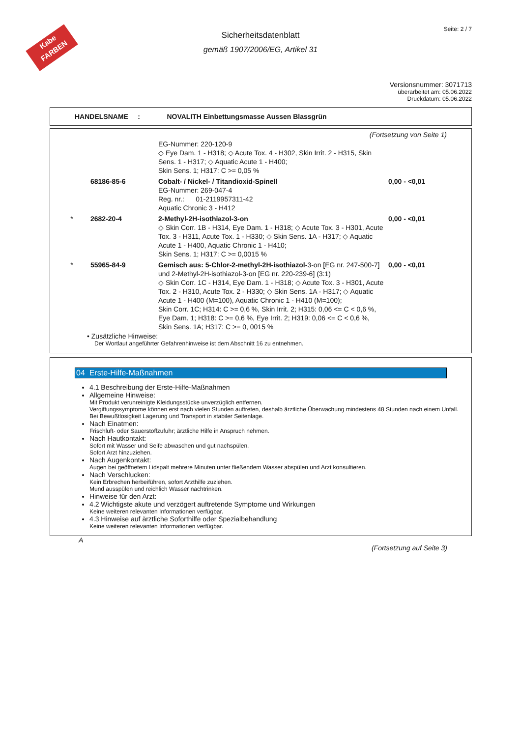Kabe
FARBEN
Seite: 2 / 7
Sicherheitsdatenblatt
gemäß 1907/2006/EG, Artikel 31
Versionsnummer: 3071713
überarbeitet am: 05.06.2022
Druckdatum: 05.06.2022
HANDELSNAME : NOVALITH Einbettungsmasse Aussen Blassgrün
(Fortsetzung von Seite 1)
| | | EG-Nummer: 220-120-9 ◇ Eye Dam. 1 - H318; ◇ Acute Tox. 4 - H302, Skin Irrit. 2 - H315, Skin Sens. 1 - H317; ◇ Aquatic Acute 1 - H400; Skin Sens. 1; H317: C >= 0,05 % | |
| | 68186-85-6 | Cobalt- / Nickel- / Titandioxid-Spinell EG-Nummer: 269-047-4 Reg. nr.: 01-2119957311-42 Aquatic Chronic 3 - H412 | 0,00 - <0,01 |
| * | 2682-20-4 | 2-Methyl-2H-isothiazol-3-on ◇ Skin Corr. 1B - H314, Eye Dam. 1 - H318; ◇ Acute Tox. 3 - H301, Acute Tox. 3 - H311, Acute Tox. 1 - H330; ◇ Skin Sens. 1A - H317; ◇ Aquatic Acute 1 - H400, Aquatic Chronic 1 - H410; Skin Sens. 1; H317: C >= 0,0015 % | 0,00 - <0,01 |
| * | 55965-84-9 | Gemisch aus: 5-Chlor-2-methyl-2H-isothiazol- 3-on [EG nr. 247-500-7] und 2-Methyl-2H-isothiazol-3-on [EG nr. 220-239-6] (3:1) ◇ Skin Corr. 1C - H314, Eye Dam. 1 - H318; ◇ Acute Tox. 3 - H301, Acute Tox. 2 - H310, Acute Tox. 2 - H330; ◇ Skin Sens. 1A - H317; ◇ Aquatic Acute 1 - H400 (M=100), Aquatic Chronic 1 - H410 (M=100); Skin Corr. 1C; H314: C >= 0,6 %, Skin Irrit. 2; H315: 0,06 <= C < 0,6 %, Eye Dam. 1; H318: C >= 0,6 %, Eye Irrit. 2; H319: 0,06 <= C < 0,6 %, Skin Sens. 1A; H317: C >= 0, 0015 % | 0,00 - <0,01 |
• Zusätzliche Hinweise:
Der Wortlaut angeführter Gefahrenhinweise ist dem Abschnitt 16 zu entnehmen.
04 Erste-Hilfe-Maßnahmen
4.1 Beschreibung der Erste-Hilfe-Maßnahmen
Allgemeine Hinweise:
Mit Produkt verunreinigte Kleidungsstücke unverzüglich entfernen.
Vergiftungssymptome können erst nach vielen Stunden auftreten, deshalb ärztliche Überwachung mindestens 48 Stunden nach einem Unfall.
Bei Bewußtlosigkeit Lagerung und Transport in stabiler Seitenlage.
Nach Einatmen:
Frischluft- oder Sauerstoffzufuhr; ärztliche Hilfe in Anspruch nehmen.
Nach Hautkontakt:
Sofort mit Wasser und Seife abwaschen und gut nachspülen.
Sofort Arzt hinzuziehen.
Nach Augenkontakt:
Augen bei geöffnetem Lidspalt mehrere Minuten unter fließendem Wasser abspülen und Arzt konsultieren.
Nach Verschlucken:
Kein Erbrechen herbeiführen, sofort Arzthilfe zuziehen.
Mund ausspülen und reichlich Wasser nachtrinken.
Hinweise für den Arzt:
4.2 Wichtigste akute und verzögert auftretende Symptome und Wirkungen
Keine weiteren relevanten Informationen verfügbar.
4.3 Hinweise auf ärztliche Soforthilfe oder Spezialbehandlung
Keine weiteren relevanten Informationen verfügbar.
A
(Fortsetzung auf Seite 3)